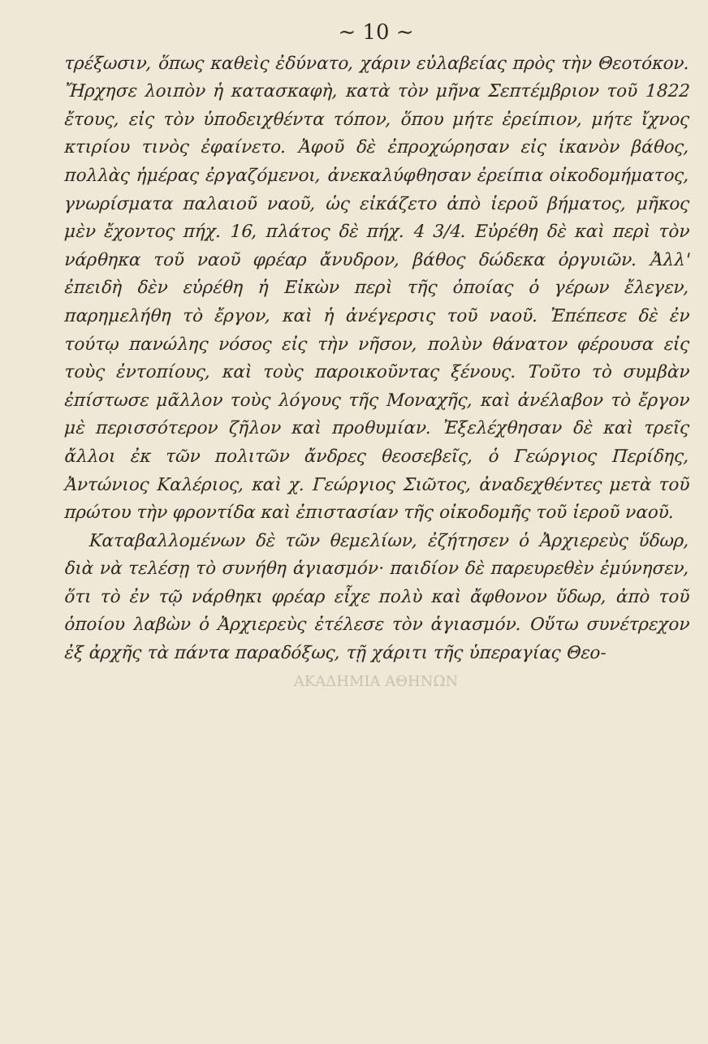~ 10 ~
τρέξωσιν, ὅπως καθεὶς ἐδύνατο, χάριν εὐλαβείας πρὸς τὴν Θεοτόκον. Ἤρχησε λοιπὸν ἡ κατασκαφὴ, κατὰ τὸν μῆνα Σεπτέμβριον τοῦ 1822 ἔτους, εἰς τὸν ὑποδειχθέντα τόπον, ὅπου μήτε ἐρείπιον, μήτε ἴχνος κτιρίου τινὸς ἐφαίνετο. Ἀφοῦ δὲ ἐπροχώρησαν εἰς ἱκανὸν βάθος, πολλὰς ἡμέρας ἐργαζόμενοι, ἀνεκαλύφθησαν ἐρείπια οἰκοδομήματος, γνωρίσματα παλαιοῦ ναοῦ, ὡς εἰκάζετο ἀπὸ ἱεροῦ βήματος, μῆκος μὲν ἔχοντος πήχ. 16, πλάτος δὲ πήχ. 4 3/4. Εὐρέθη δὲ καὶ περὶ τὸν νάρθηκα τοῦ ναοῦ φρέαρ ἄνυδρον, βάθος δώδεκα ὀργυιῶν. Ἀλλ' ἐπειδὴ δὲν εὑρέθη ἡ Εἰκὼν περὶ τῆς ὁποίας ὁ γέρων ἔλεγεν, παρημελήθη τὸ ἔργον, καὶ ἡ ἀνέγερσις τοῦ ναοῦ. Ἐπέπεσε δὲ ἐν τούτῳ πανώλης νόσος εἰς τὴν νῆσον, πολὺν θάνατον φέρουσα εἰς τοὺς ἐντοπίους, καὶ τοὺς παροικοῦντας ξένους. Τοῦτο τὸ συμβὰν ἐπίστωσε μᾶλλον τοὺς λόγους τῆς Μοναχῆς, καὶ ἀνέλαβον τὸ ἔργον μὲ περισσότερον ζῆλον καὶ προθυμίαν. Ἐξελέχθησαν δὲ καὶ τρεῖς ἄλλοι ἐκ τῶν πολιτῶν ἄνδρες θεοσεβεῖς, ὁ Γεώργιος Περίδης, Ἀντώνιος Καλέριος, καὶ χ. Γεώργιος Σιῶτος, ἀναδεχθέντες μετὰ τοῦ πρώτου τὴν φροντίδα καὶ ἐπιστασίαν τῆς οἰκοδομῆς τοῦ ἱεροῦ ναοῦ.
Καταβαλλομένων δὲ τῶν θεμελίων, ἐζήτησεν ὁ Ἀρχιερεὺς ὕδωρ, διὰ νὰ τελέσῃ τὸ συνήθη ἁγιασμόν· παιδίον δὲ παρευρεθὲν ἐμύνησεν, ὅτι τὸ ἐν τῷ νάρθηκι φρέαρ εἶχε πολὺ καὶ ἄφθονον ὕδωρ, ἀπὸ τοῦ ὁποίου λαβὼν ὁ Ἀρχιερεὺς ἐτέλεσε τὸν ἁγιασμόν. Οὕτω συνέτρεχον ἐξ ἀρχῆς τὰ πάντα παραδόξως, τῇ χάριτι τῆς ὑπεραγίας Θεο-
ΑΚΑΔΗΜΙΑ ΑΘΗΝΩΝ